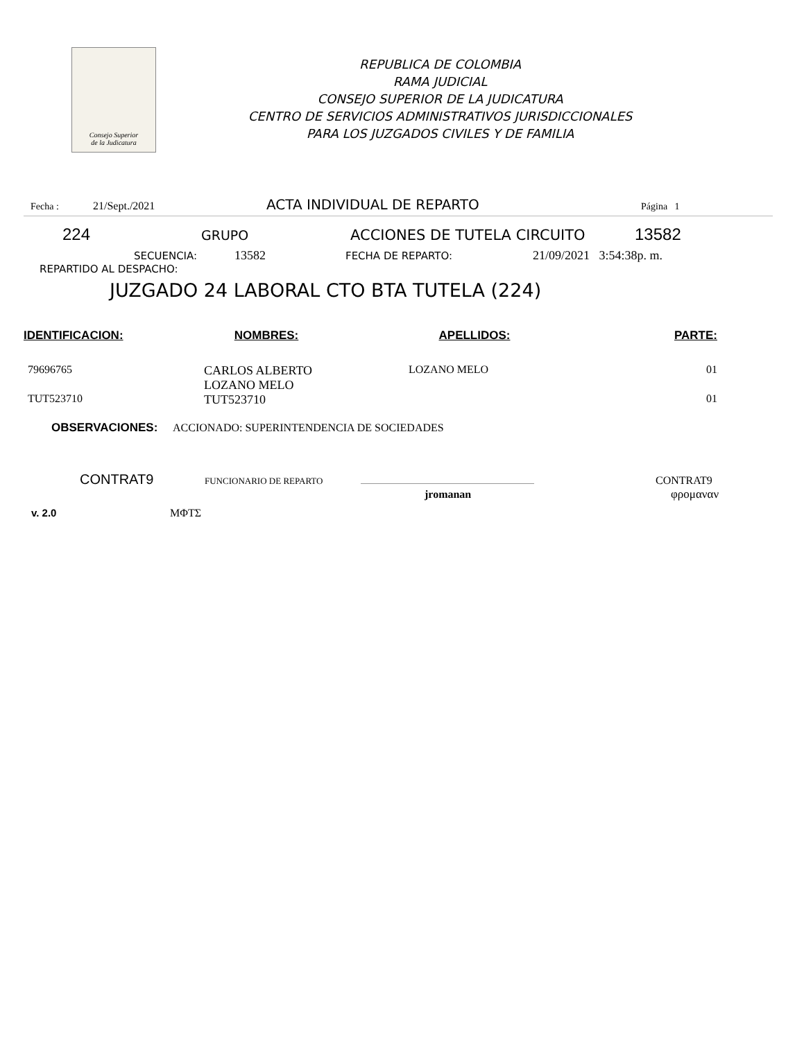Consejo Superior
de la Judicatura
REPUBLICA DE COLOMBIA
RAMA JUDICIAL
CONSEJO SUPERIOR DE LA JUDICATURA
CENTRO DE SERVICIOS ADMINISTRATIVOS JURISDICCIONALES
PARA LOS JUZGADOS CIVILES Y DE FAMILIA
Fecha : 21/Sept./2021 ACTA INDIVIDUAL DE REPARTO Página 1
224 GRUPO ACCIONES DE TUTELA CIRCUITO 13582
SECUENCIA: 13582 FECHA DE REPARTO: 21/09/2021 3:54:38p. m.
REPARTIDO AL DESPACHO:
JUZGADO 24 LABORAL CTO BTA TUTELA (224)
| IDENTIFICACION: | NOMBRES: | APELLIDOS: | PARTE: |
| --- | --- | --- | --- |
| 79696765 | CARLOS ALBERTO LOZANO MELO | LOZANO MELO | 01 |
| TUT523710 | TUT523710 | | 01 |
OBSERVACIONES: ACCIONADO: SUPERINTENDENCIA DE SOCIEDADES
CONTRAT9 FUNCIONARIO DE REPARTO CONTRAT9
jromanan φρομαναν
v. 2.0 ΜΦΤΣ